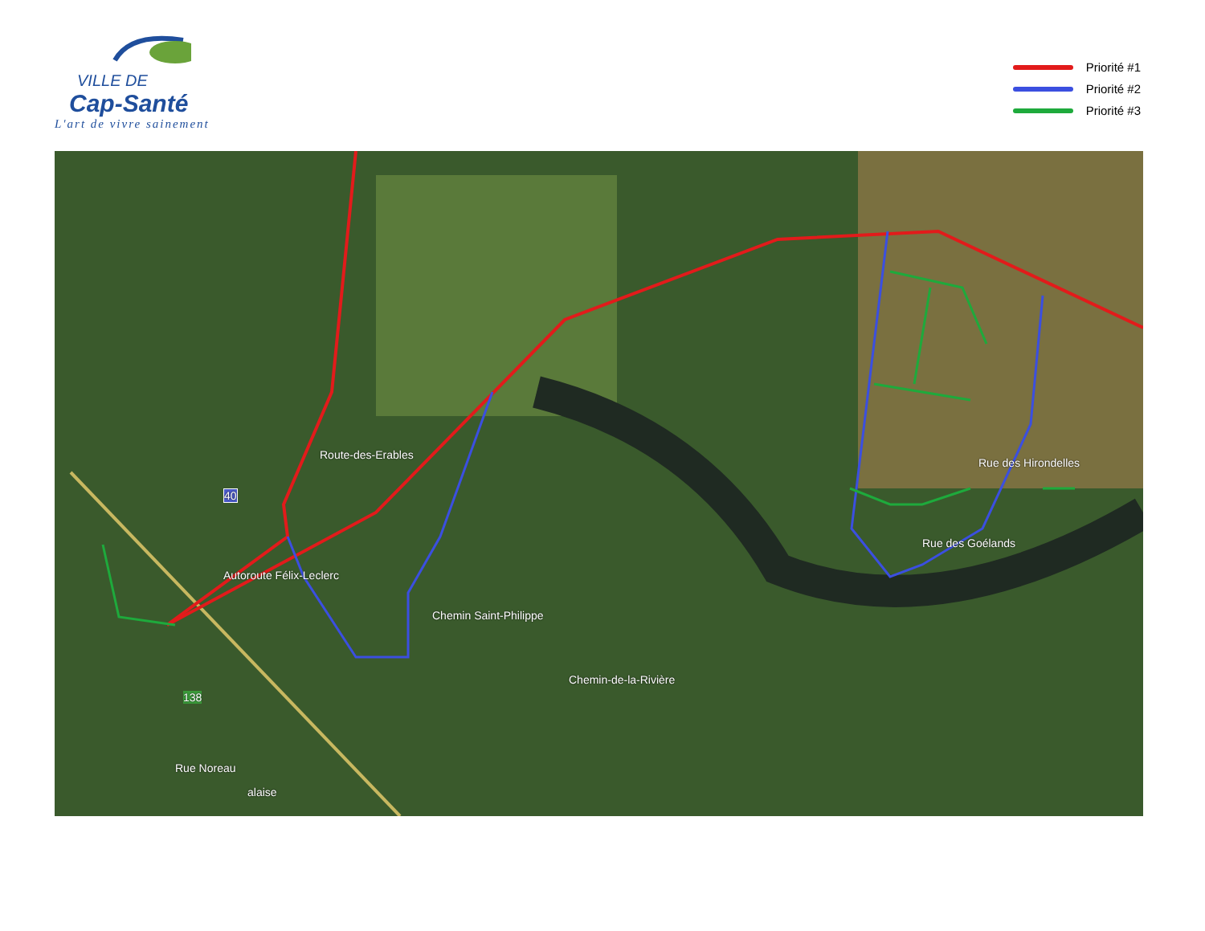VILLE DE
Cap-Santé
L'art de vivre sainement
Priorité #1
Priorité #2
Priorité #3
Route-des-Erables
Chemin Saint-Philippe
40
Autoroute Félix-Leclerc
138
Chemin-de-la-Rivière
Rue des Hirondelles
Rue des Goélands
Rue Noreau
alaise